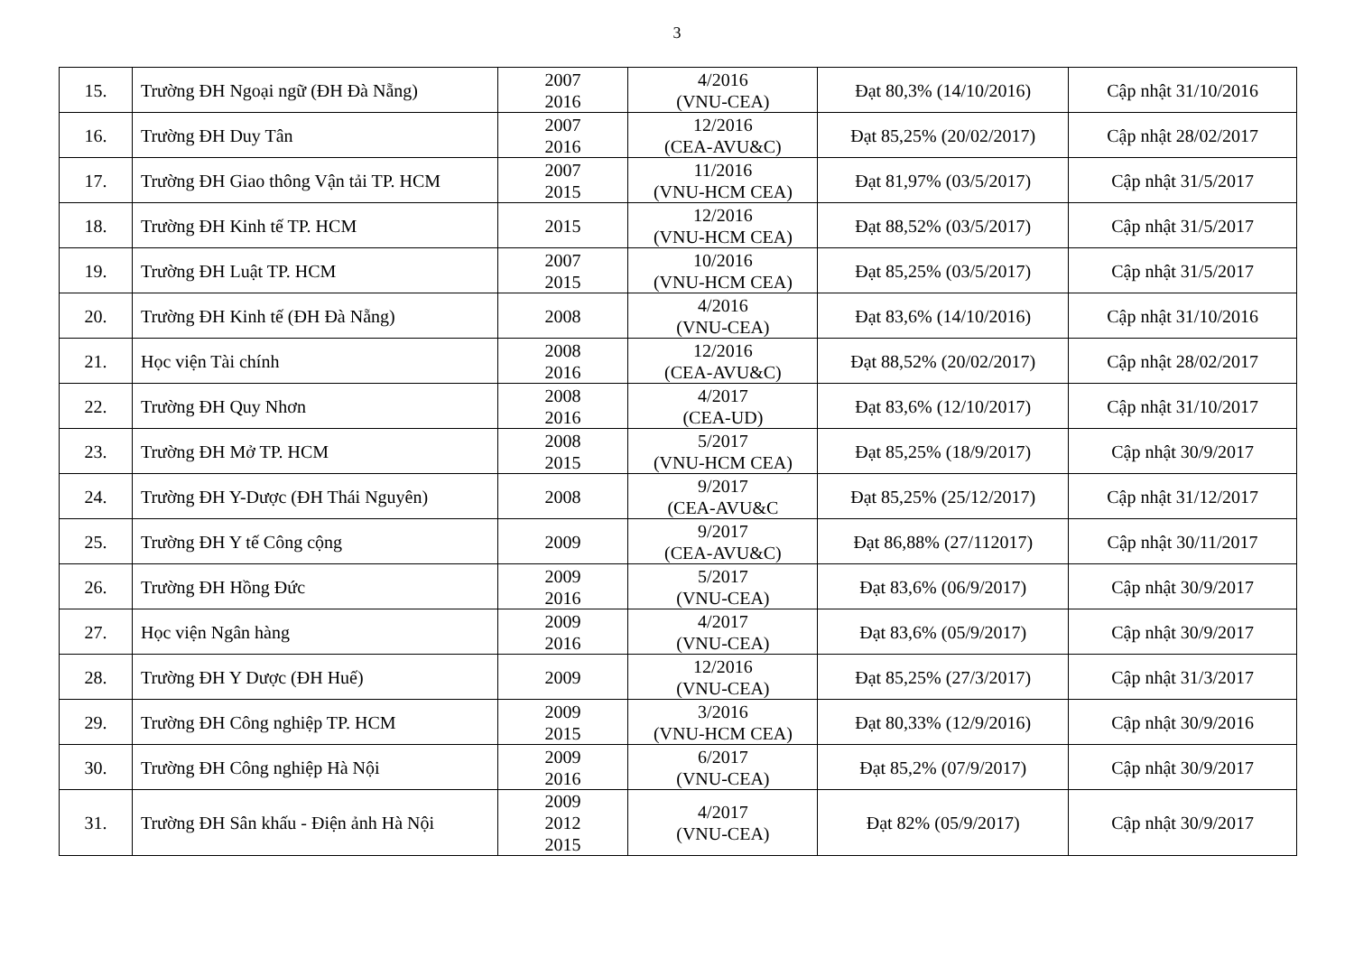3
| 15. | Trường ĐH Ngoại ngữ (ĐH Đà Nẵng) | 2007 2016 | 4/2016 (VNU-CEA) | Đạt 80,3% (14/10/2016) | Cập nhật 31/10/2016 |
| 16. | Trường ĐH Duy Tân | 2007 2016 | 12/2016 (CEA-AVU&C) | Đạt 85,25% (20/02/2017) | Cập nhật 28/02/2017 |
| 17. | Trường ĐH Giao thông Vận tải TP. HCM | 2007 2015 | 11/2016 (VNU-HCM CEA) | Đạt 81,97% (03/5/2017) | Cập nhật 31/5/2017 |
| 18. | Trường ĐH Kinh tế TP. HCM | 2015 | 12/2016 (VNU-HCM CEA) | Đạt 88,52% (03/5/2017) | Cập nhật 31/5/2017 |
| 19. | Trường ĐH Luật TP. HCM | 2007 2015 | 10/2016 (VNU-HCM CEA) | Đạt 85,25% (03/5/2017) | Cập nhật 31/5/2017 |
| 20. | Trường ĐH Kinh tế (ĐH Đà Nẵng) | 2008 | 4/2016 (VNU-CEA) | Đạt 83,6% (14/10/2016) | Cập nhật 31/10/2016 |
| 21. | Học viện Tài chính | 2008 2016 | 12/2016 (CEA-AVU&C) | Đạt 88,52% (20/02/2017) | Cập nhật 28/02/2017 |
| 22. | Trường ĐH Quy Nhơn | 2008 2016 | 4/2017 (CEA-UD) | Đạt 83,6% (12/10/2017) | Cập nhật 31/10/2017 |
| 23. | Trường ĐH Mở TP. HCM | 2008 2015 | 5/2017 (VNU-HCM CEA) | Đạt 85,25% (18/9/2017) | Cập nhật 30/9/2017 |
| 24. | Trường ĐH Y-Dược (ĐH Thái Nguyên) | 2008 | 9/2017 (CEA-AVU&C | Đạt 85,25% (25/12/2017) | Cập nhật 31/12/2017 |
| 25. | Trường ĐH Y tế Công cộng | 2009 | 9/2017 (CEA-AVU&C) | Đạt 86,88% (27/112017) | Cập nhật 30/11/2017 |
| 26. | Trường ĐH Hồng Đức | 2009 2016 | 5/2017 (VNU-CEA) | Đạt 83,6% (06/9/2017) | Cập nhật 30/9/2017 |
| 27. | Học viện Ngân hàng | 2009 2016 | 4/2017 (VNU-CEA) | Đạt 83,6% (05/9/2017) | Cập nhật 30/9/2017 |
| 28. | Trường ĐH Y Dược (ĐH Huế) | 2009 | 12/2016 (VNU-CEA) | Đạt 85,25% (27/3/2017) | Cập nhật 31/3/2017 |
| 29. | Trường ĐH Công nghiệp TP. HCM | 2009 2015 | 3/2016 (VNU-HCM CEA) | Đạt 80,33% (12/9/2016) | Cập nhật 30/9/2016 |
| 30. | Trường ĐH Công nghiệp Hà Nội | 2009 2016 | 6/2017 (VNU-CEA) | Đạt 85,2% (07/9/2017) | Cập nhật 30/9/2017 |
| 31. | Trường ĐH Sân khấu - Điện ảnh Hà Nội | 2009 2012 2015 | 4/2017 (VNU-CEA) | Đạt 82% (05/9/2017) | Cập nhật 30/9/2017 |